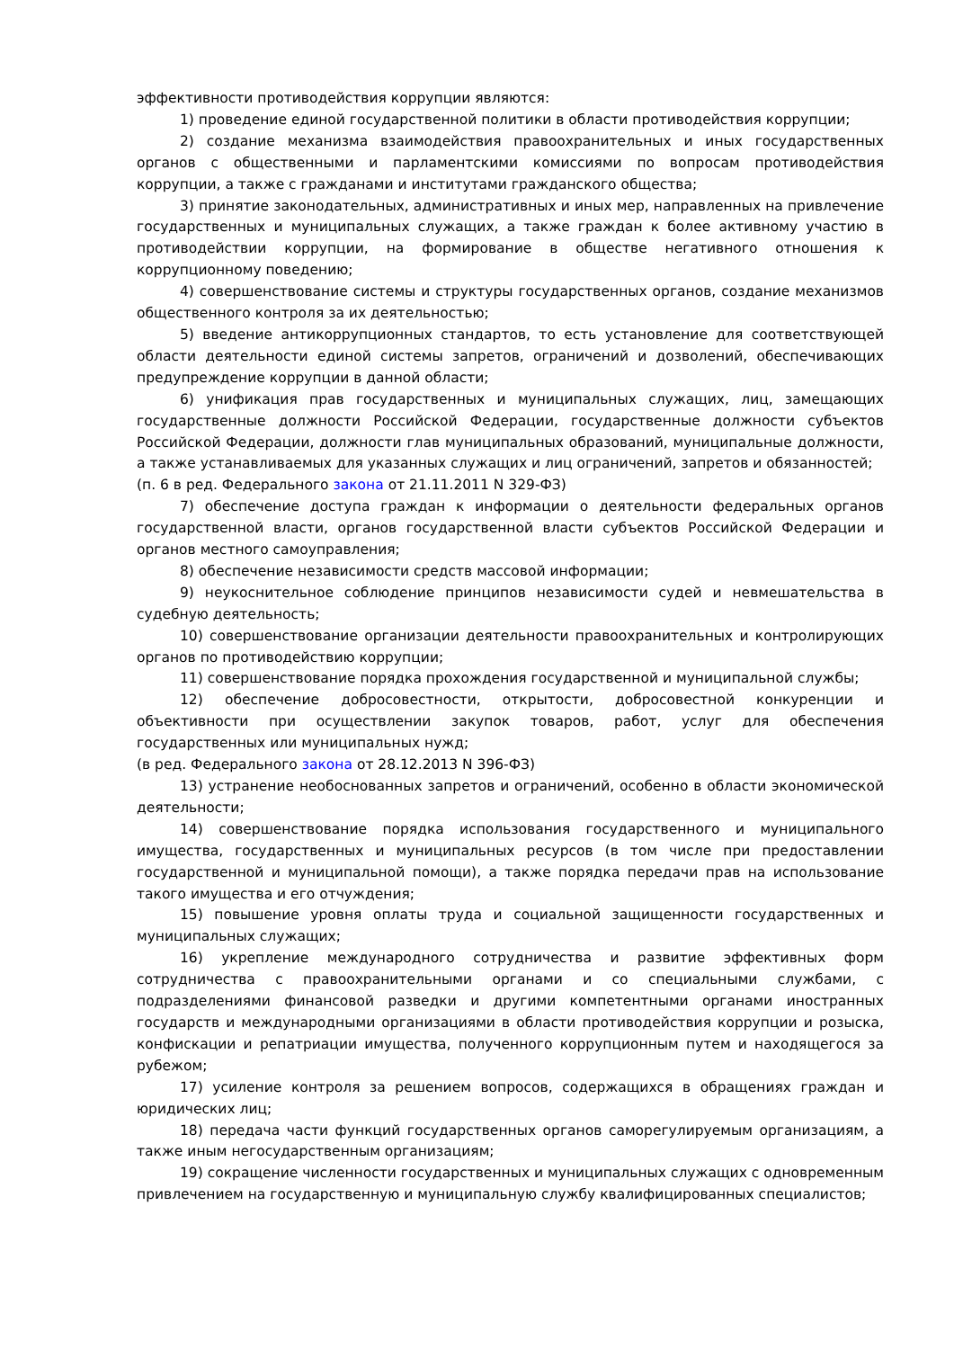эффективности противодействия коррупции являются:
1) проведение единой государственной политики в области противодействия коррупции;
2) создание механизма взаимодействия правоохранительных и иных государственных органов с общественными и парламентскими комиссиями по вопросам противодействия коррупции, а также с гражданами и институтами гражданского общества;
3) принятие законодательных, административных и иных мер, направленных на привлечение государственных и муниципальных служащих, а также граждан к более активному участию в противодействии коррупции, на формирование в обществе негативного отношения к коррупционному поведению;
4) совершенствование системы и структуры государственных органов, создание механизмов общественного контроля за их деятельностью;
5) введение антикоррупционных стандартов, то есть установление для соответствующей области деятельности единой системы запретов, ограничений и дозволений, обеспечивающих предупреждение коррупции в данной области;
6) унификация прав государственных и муниципальных служащих, лиц, замещающих государственные должности Российской Федерации, государственные должности субъектов Российской Федерации, должности глав муниципальных образований, муниципальные должности, а также устанавливаемых для указанных служащих и лиц ограничений, запретов и обязанностей;
(п. 6 в ред. Федерального закона от 21.11.2011 N 329-ФЗ)
7) обеспечение доступа граждан к информации о деятельности федеральных органов государственной власти, органов государственной власти субъектов Российской Федерации и органов местного самоуправления;
8) обеспечение независимости средств массовой информации;
9) неукоснительное соблюдение принципов независимости судей и невмешательства в судебную деятельность;
10) совершенствование организации деятельности правоохранительных и контролирующих органов по противодействию коррупции;
11) совершенствование порядка прохождения государственной и муниципальной службы;
12) обеспечение добросовестности, открытости, добросовестной конкуренции и объективности при осуществлении закупок товаров, работ, услуг для обеспечения государственных или муниципальных нужд;
(в ред. Федерального закона от 28.12.2013 N 396-ФЗ)
13) устранение необоснованных запретов и ограничений, особенно в области экономической деятельности;
14) совершенствование порядка использования государственного и муниципального имущества, государственных и муниципальных ресурсов (в том числе при предоставлении государственной и муниципальной помощи), а также порядка передачи прав на использование такого имущества и его отчуждения;
15) повышение уровня оплаты труда и социальной защищенности государственных и муниципальных служащих;
16) укрепление международного сотрудничества и развитие эффективных форм сотрудничества с правоохранительными органами и со специальными службами, с подразделениями финансовой разведки и другими компетентными органами иностранных государств и международными организациями в области противодействия коррупции и розыска, конфискации и репатриации имущества, полученного коррупционным путем и находящегося за рубежом;
17) усиление контроля за решением вопросов, содержащихся в обращениях граждан и юридических лиц;
18) передача части функций государственных органов саморегулируемым организациям, а также иным негосударственным организациям;
19) сокращение численности государственных и муниципальных служащих с одновременным привлечением на государственную и муниципальную службу квалифицированных специалистов;